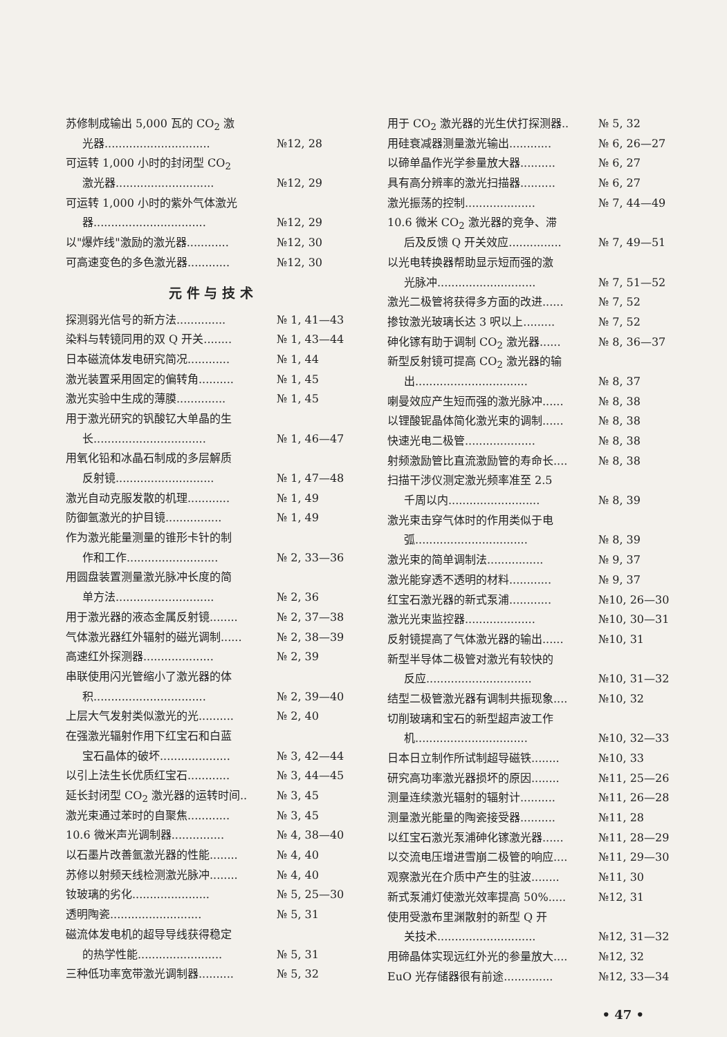苏修制成输出 5,000 瓦的 CO<sub>2</sub> 激
光器.............................. №12, 28
可运转 1,000 小时的封闭型 CO<sub>2</sub>
激光器............................ №12, 29
可运转 1,000 小时的紫外气体激光
器................................ №12, 29
以"爆炸线"激励的激光器............ №12, 30
可高速变色的多色激光器............ №12, 30
元 件 与 技 术
探测弱光信号的新方法.............. № 1, 41—43
染料与转镜同用的双 Q 开关........ № 1, 43—44
日本磁流体发电研究简况............ № 1, 44
激光装置采用固定的偏转角.......... № 1, 45
激光实验中生成的薄膜.............. № 1, 45
用于激光研究的钒酸钇大单晶的生
长................................ № 1, 46—47
用氧化铅和冰晶石制成的多层解质
反射镜............................ № 1, 47—48
激光自动克服发散的机理............ № 1, 49
防御氩激光的护目镜................ № 1, 49
作为激光能量测量的锥形卡针的制
作和工作.......................... № 2, 33—36
用圆盘装置测量激光脉冲长度的简
单方法............................ № 2, 36
用于激光器的液态金属反射镜........ № 2, 37—38
气体激光器红外辐射的磁光调制...... № 2, 38—39
高速红外探测器.................... № 2, 39
串联使用闪光管缩小了激光器的体
积................................ № 2, 39—40
上层大气发射类似激光的光.......... № 2, 40
在强激光辐射作用下红宝石和白蓝
宝石晶体的破坏.................... № 3, 42—44
以引上法生长优质红宝石............ № 3, 44—45
延长封闭型 CO<sub>2</sub> 激光器的运转时间.. № 3, 45
激光束通过苯时的自聚焦............ № 3, 45
10.6 微米声光调制器............... № 4, 38—40
以石墨片改善氩激光器的性能........ № 4, 40
苏修以射频天线检测激光脉冲........ № 4, 40
钕玻璃的劣化...................... № 5, 25—30
透明陶瓷.......................... № 5, 31
磁流体发电机的超导导线获得稳定
的热学性能........................ № 5, 31
三种低功率宽带激光调制器.......... № 5, 32
用于 CO<sub>2</sub> 激光器的光生伏打探测器.. № 5, 32
用硅衰减器测量激光输出............ № 6, 26—27
以碲单晶作光学参量放大器.......... № 6, 27
具有高分辨率的激光扫描器.......... № 6, 27
激光振荡的控制.................... № 7, 44—49
10.6 微米 CO<sub>2</sub> 激光器的竞争、滞
后及反馈 Q 开关效应............... № 7, 49—51
以光电转换器帮助显示短而强的激
光脉冲............................ № 7, 51—52
激光二极管将获得多方面的改进...... № 7, 52
掺钕激光玻璃长达 3 呎以上......... № 7, 52
砷化镓有助于调制 CO<sub>2</sub> 激光器...... № 8, 36—37
新型反射镜可提高 CO<sub>2</sub> 激光器的输
出................................ № 8, 37
喇曼效应产生短而强的激光脉冲...... № 8, 38
以锂酸铌晶体简化激光束的调制...... № 8, 38
快速光电二极管.................... № 8, 38
射频激励管比直流激励管的寿命长.... № 8, 38
扫描干涉仪测定激光频率准至 2.5
千周以内.......................... № 8, 39
激光束击穿气体时的作用类似于电
弧................................ № 8, 39
激光束的简单调制法................ № 9, 37
激光能穿透不透明的材料............ № 9, 37
红宝石激光器的新式泵浦............ №10, 26—30
激光光束监控器.................... №10, 30—31
反射镜提高了气体激光器的输出...... №10, 31
新型半导体二极管对激光有较快的
反应.............................. №10, 31—32
结型二极管激光器有调制共振现象.... №10, 32
切削玻璃和宝石的新型超声波工作
机................................ №10, 32—33
日本日立制作所试制超导磁铁........ №10, 33
研究高功率激光器损坏的原因........ №11, 25—26
测量连续激光辐射的辐射计.......... №11, 26—28
测量激光能量的陶瓷接受器.......... №11, 28
以红宝石激光泵浦砷化镓激光器...... №11, 28—29
以交流电压增进雪崩二极管的响应.... №11, 29—30
观察激光在介质中产生的驻波........ №11, 30
新式泵浦灯使激光效率提高 50%..... №12, 31
使用受激布里渊散射的新型 Q 开
关技术............................ №12, 31—32
用碲晶体实现远红外光的参量放大.... №12, 32
EuO 光存储器很有前途.............. №12, 33—34
• 47 •